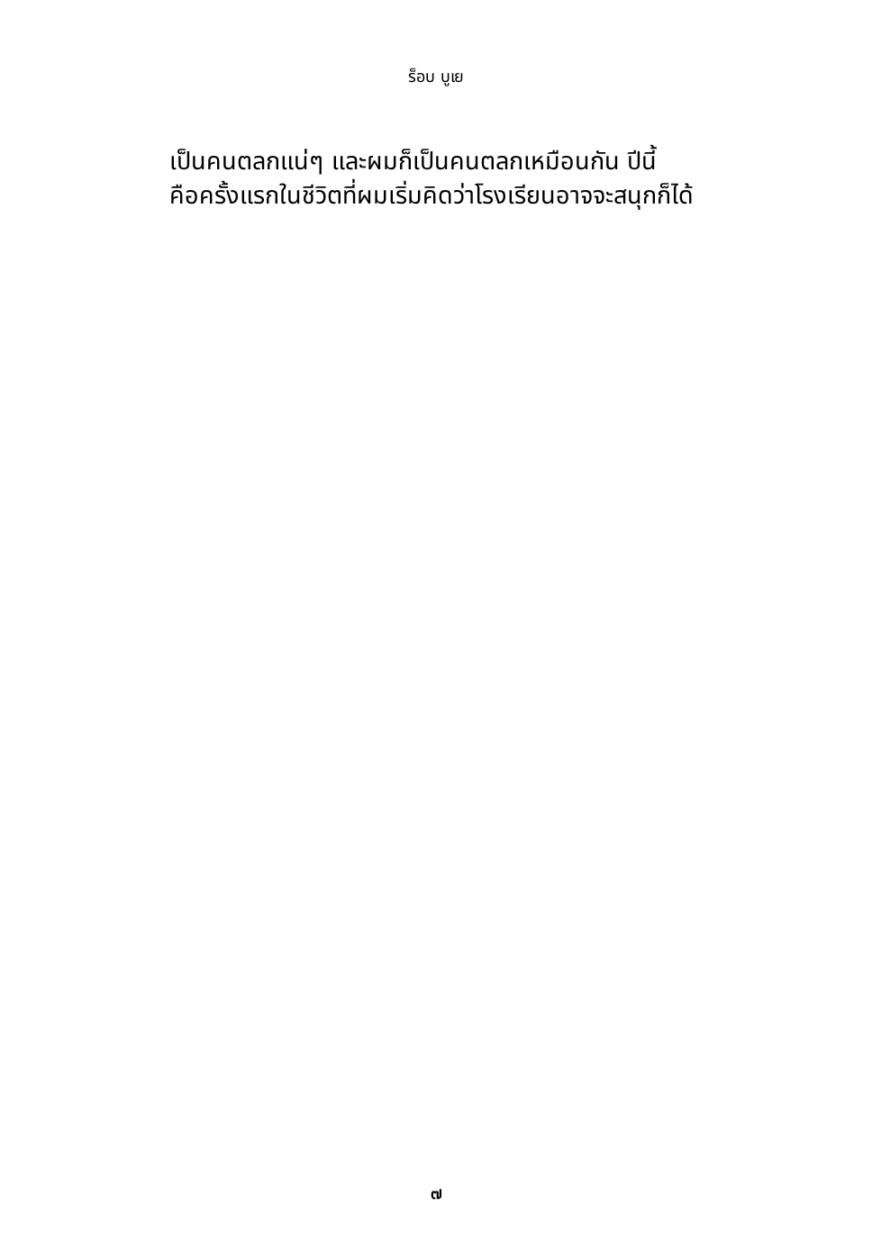ร็อบ บูเย
เป็นคนตลกแน่ๆ และผมก็เป็นคนตลกเหมือนกัน ปีนี้
คือครั้งแรกในชีวิตที่ผมเริ่มคิดว่าโรงเรียนอาจจะสนุกก็ได้
๗